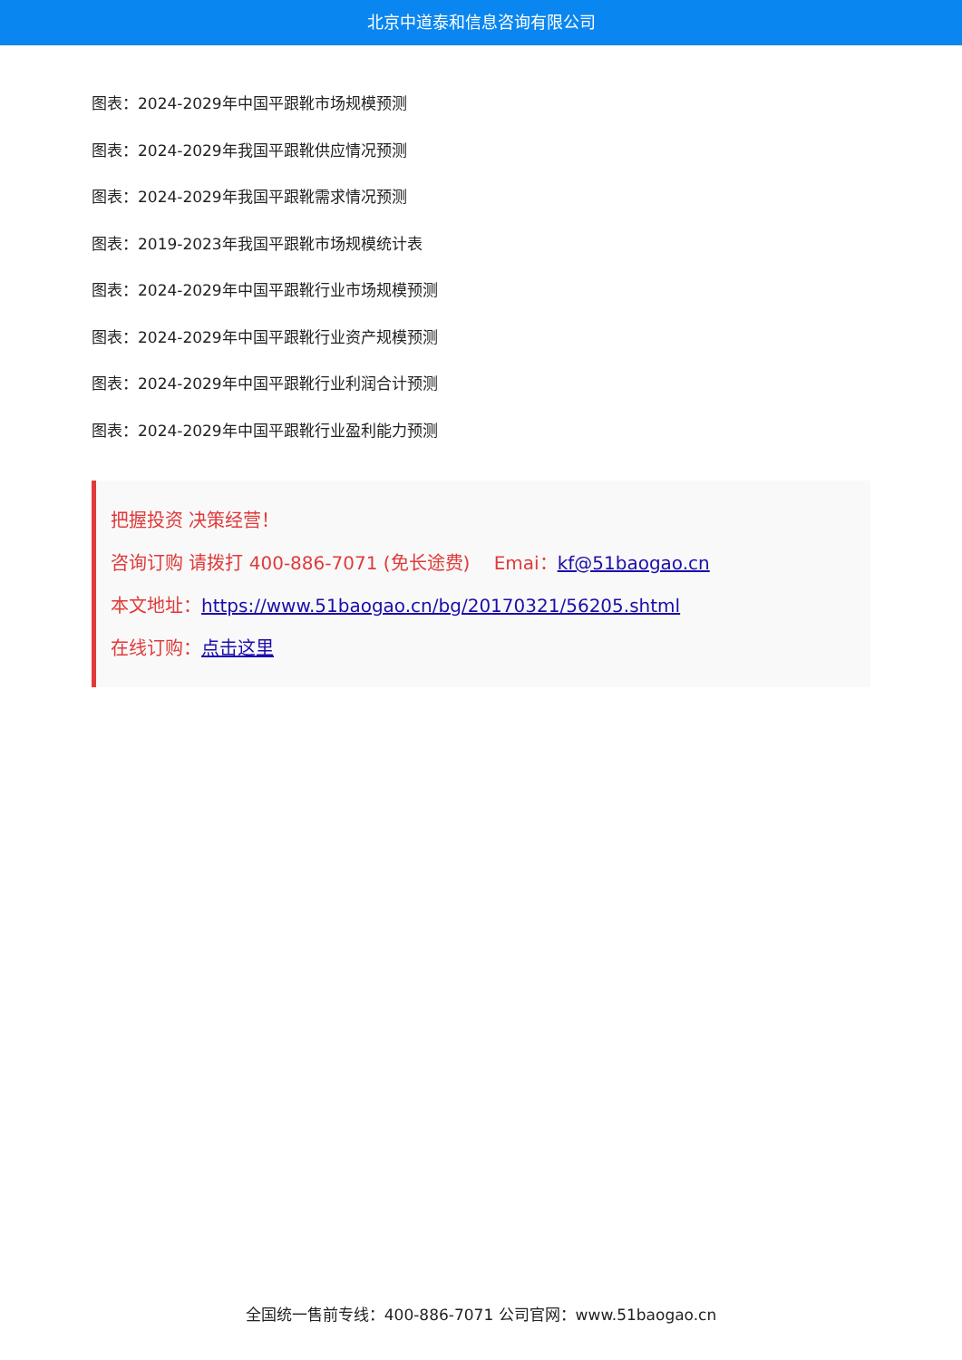北京中道泰和信息咨询有限公司
图表：2024-2029年中国平跟靴市场规模预测
图表：2024-2029年我国平跟靴供应情况预测
图表：2024-2029年我国平跟靴需求情况预测
图表：2019-2023年我国平跟靴市场规模统计表
图表：2024-2029年中国平跟靴行业市场规模预测
图表：2024-2029年中国平跟靴行业资产规模预测
图表：2024-2029年中国平跟靴行业利润合计预测
图表：2024-2029年中国平跟靴行业盈利能力预测
把握投资 决策经营！
咨询订购 请拨打 400-886-7071 (免长途费)　 Emai：kf@51baogao.cn
本文地址：https://www.51baogao.cn/bg/20170321/56205.shtml
在线订购：点击这里
全国统一售前专线：400-886-7071 公司官网：www.51baogao.cn